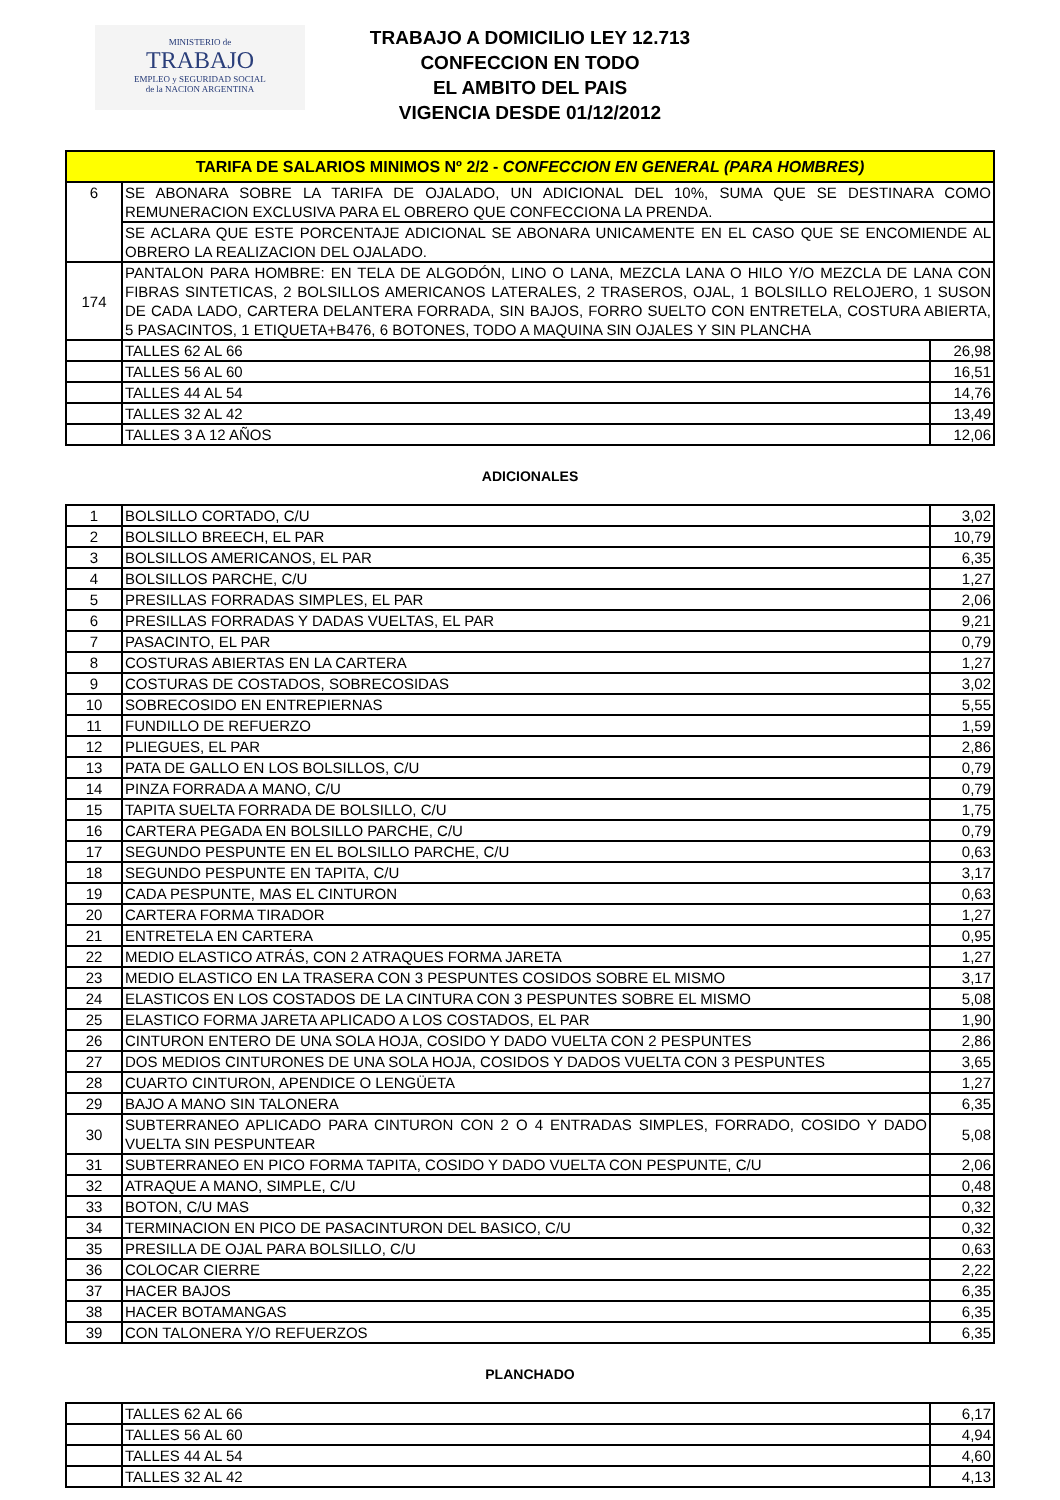MINISTERIO de
TRABAJO
EMPLEO y SEGURIDAD SOCIAL
de la NACION ARGENTINA
TRABAJO A DOMICILIO LEY 12.713
CONFECCION EN TODO
EL AMBITO DEL PAIS
VIGENCIA DESDE 01/12/2012
| TARIFA DE SALARIOS MINIMOS Nº 2/2 - CONFECCION EN GENERAL (PARA HOMBRES) | | |
| --- | --- | --- |
| 6 | SE ABONARA SOBRE LA TARIFA DE OJALADO, UN ADICIONAL DEL 10%, SUMA QUE SE DESTINARA COMO REMUNERACION EXCLUSIVA PARA EL OBRERO QUE CONFECCIONA LA PRENDA. | |
| | SE ACLARA QUE ESTE PORCENTAJE ADICIONAL SE ABONARA UNICAMENTE EN EL CASO QUE SE ENCOMIENDE AL OBRERO LA REALIZACION DEL OJALADO. | |
| 174 | PANTALON PARA HOMBRE: EN TELA DE ALGODÓN, LINO O LANA, MEZCLA LANA O HILO Y/O MEZCLA DE LANA CON FIBRAS SINTETICAS, 2 BOLSILLOS AMERICANOS LATERALES, 2 TRASEROS, OJAL, 1 BOLSILLO RELOJERO, 1 SUSON DE CADA LADO, CARTERA DELANTERA FORRADA, SIN BAJOS, FORRO SUELTO CON ENTRETELA, COSTURA ABIERTA, 5 PASACINTOS, 1 ETIQUETA+B476, 6 BOTONES, TODO A MAQUINA SIN OJALES Y SIN PLANCHA | |
| | TALLES 62 AL 66 | 26,98 |
| | TALLES 56 AL 60 | 16,51 |
| | TALLES 44 AL 54 | 14,76 |
| | TALLES 32 AL 42 | 13,49 |
| | TALLES 3 A 12 AÑOS | 12,06 |
ADICIONALES
| 1 | BOLSILLO CORTADO, C/U | 3,02 |
| 2 | BOLSILLO BREECH, EL PAR | 10,79 |
| 3 | BOLSILLOS AMERICANOS, EL PAR | 6,35 |
| 4 | BOLSILLOS PARCHE, C/U | 1,27 |
| 5 | PRESILLAS FORRADAS SIMPLES, EL PAR | 2,06 |
| 6 | PRESILLAS FORRADAS Y DADAS VUELTAS, EL PAR | 9,21 |
| 7 | PASACINTO, EL PAR | 0,79 |
| 8 | COSTURAS ABIERTAS EN LA CARTERA | 1,27 |
| 9 | COSTURAS DE COSTADOS, SOBRECOSIDAS | 3,02 |
| 10 | SOBRECOSIDO EN ENTREPIERNAS | 5,55 |
| 11 | FUNDILLO DE REFUERZO | 1,59 |
| 12 | PLIEGUES, EL PAR | 2,86 |
| 13 | PATA DE GALLO EN LOS BOLSILLOS, C/U | 0,79 |
| 14 | PINZA FORRADA A MANO, C/U | 0,79 |
| 15 | TAPITA SUELTA FORRADA DE BOLSILLO, C/U | 1,75 |
| 16 | CARTERA PEGADA EN BOLSILLO PARCHE, C/U | 0,79 |
| 17 | SEGUNDO PESPUNTE EN EL BOLSILLO PARCHE, C/U | 0,63 |
| 18 | SEGUNDO PESPUNTE EN TAPITA, C/U | 3,17 |
| 19 | CADA PESPUNTE, MAS EL CINTURON | 0,63 |
| 20 | CARTERA FORMA TIRADOR | 1,27 |
| 21 | ENTRETELA EN CARTERA | 0,95 |
| 22 | MEDIO ELASTICO ATRÁS, CON 2 ATRAQUES FORMA JARETA | 1,27 |
| 23 | MEDIO ELASTICO EN LA TRASERA CON 3 PESPUNTES COSIDOS SOBRE EL MISMO | 3,17 |
| 24 | ELASTICOS EN LOS COSTADOS DE LA CINTURA CON 3 PESPUNTES SOBRE EL MISMO | 5,08 |
| 25 | ELASTICO FORMA JARETA APLICADO A LOS COSTADOS, EL PAR | 1,90 |
| 26 | CINTURON ENTERO DE UNA SOLA HOJA, COSIDO Y DADO VUELTA CON 2 PESPUNTES | 2,86 |
| 27 | DOS MEDIOS CINTURONES DE UNA SOLA HOJA, COSIDOS Y DADOS VUELTA CON 3 PESPUNTES | 3,65 |
| 28 | CUARTO CINTURON, APENDICE O LENGÜETA | 1,27 |
| 29 | BAJO A MANO SIN TALONERA | 6,35 |
| 30 | SUBTERRANEO APLICADO PARA CINTURON CON 2 O 4 ENTRADAS SIMPLES, FORRADO, COSIDO Y DADO VUELTA SIN PESPUNTEAR | 5,08 |
| 31 | SUBTERRANEO EN PICO FORMA TAPITA, COSIDO Y DADO VUELTA CON PESPUNTE, C/U | 2,06 |
| 32 | ATRAQUE A MANO, SIMPLE, C/U | 0,48 |
| 33 | BOTON, C/U MAS | 0,32 |
| 34 | TERMINACION EN PICO DE PASACINTURON DEL BASICO, C/U | 0,32 |
| 35 | PRESILLA DE OJAL PARA BOLSILLO, C/U | 0,63 |
| 36 | COLOCAR CIERRE | 2,22 |
| 37 | HACER BAJOS | 6,35 |
| 38 | HACER BOTAMANGAS | 6,35 |
| 39 | CON TALONERA Y/O REFUERZOS | 6,35 |
PLANCHADO
| | TALLES 62 AL 66 | 6,17 |
| | TALLES 56 AL 60 | 4,94 |
| | TALLES 44 AL 54 | 4,60 |
| | TALLES 32 AL 42 | 4,13 |